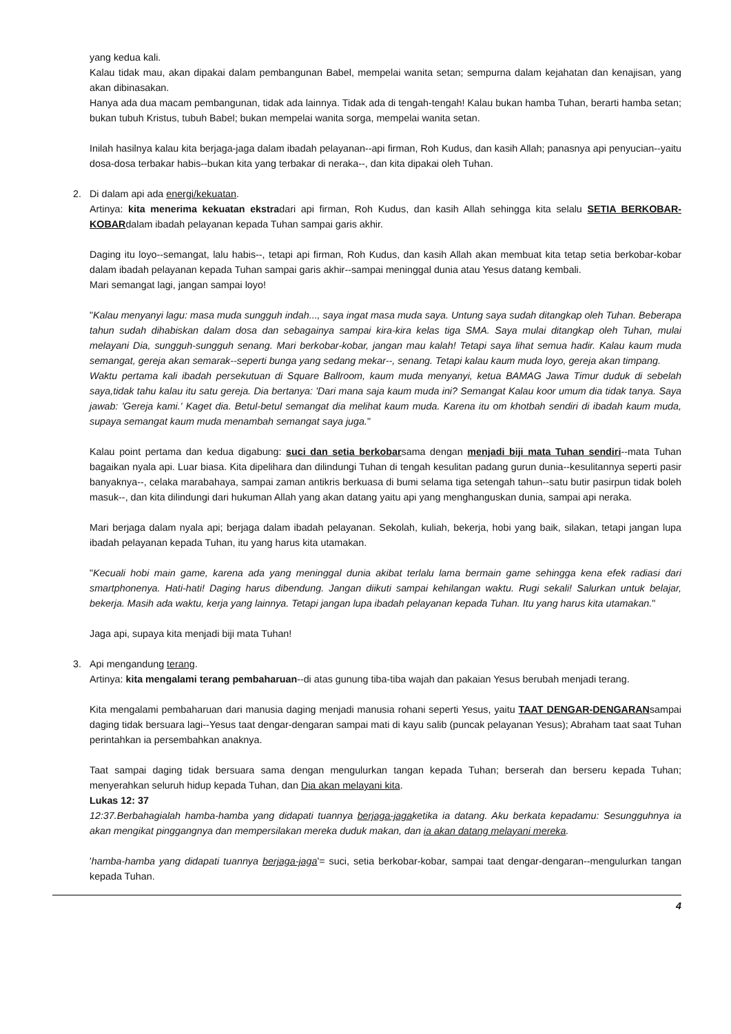yang kedua kali.
Kalau tidak mau, akan dipakai dalam pembangunan Babel, mempelai wanita setan; sempurna dalam kejahatan dan kenajisan, yang akan dibinasakan.
Hanya ada dua macam pembangunan, tidak ada lainnya. Tidak ada di tengah-tengah! Kalau bukan hamba Tuhan, berarti hamba setan; bukan tubuh Kristus, tubuh Babel; bukan mempelai wanita sorga, mempelai wanita setan.
Inilah hasilnya kalau kita berjaga-jaga dalam ibadah pelayanan--api firman, Roh Kudus, dan kasih Allah; panasnya api penyucian--yaitu dosa-dosa terbakar habis--bukan kita yang terbakar di neraka--, dan kita dipakai oleh Tuhan.
2. Di dalam api ada energi/kekuatan.
Artinya: kita menerima kekuatan ekstradari api firman, Roh Kudus, dan kasih Allah sehingga kita selalu SETIA BERKOBAR-KOBARdalam ibadah pelayanan kepada Tuhan sampai garis akhir.
Daging itu loyo--semangat, lalu habis--, tetapi api firman, Roh Kudus, dan kasih Allah akan membuat kita tetap setia berkobar-kobar dalam ibadah pelayanan kepada Tuhan sampai garis akhir--sampai meninggal dunia atau Yesus datang kembali.
Mari semangat lagi, jangan sampai loyo!
"Kalau menyanyi lagu: masa muda sungguh indah..., saya ingat masa muda saya. Untung saya sudah ditangkap oleh Tuhan. Beberapa tahun sudah dihabiskan dalam dosa dan sebagainya sampai kira-kira kelas tiga SMA. Saya mulai ditangkap oleh Tuhan, mulai melayani Dia, sungguh-sungguh senang. Mari berkobar-kobar, jangan mau kalah! Tetapi saya lihat semua hadir. Kalau kaum muda semangat, gereja akan semarak--seperti bunga yang sedang mekar--, senang. Tetapi kalau kaum muda loyo, gereja akan timpang.
Waktu pertama kali ibadah persekutuan di Square Ballroom, kaum muda menyanyi, ketua BAMAG Jawa Timur duduk di sebelah saya,tidak tahu kalau itu satu gereja. Dia bertanya: 'Dari mana saja kaum muda ini? Semangat Kalau koor umum dia tidak tanya. Saya jawab: 'Gereja kami.' Kaget dia. Betul-betul semangat dia melihat kaum muda. Karena itu om khotbah sendiri di ibadah kaum muda, supaya semangat kaum muda menambah semangat saya juga."
Kalau point pertama dan kedua digabung: suci dan setia berkobarsama dengan menjadi biji mata Tuhan sendiri--mata Tuhan bagaikan nyala api. Luar biasa. Kita dipelihara dan dilindungi Tuhan di tengah kesulitan padang gurun dunia--kesulitannya seperti pasir banyaknya--, celaka marabahaya, sampai zaman antikris berkuasa di bumi selama tiga setengah tahun--satu butir pasirpun tidak boleh masuk--, dan kita dilindungi dari hukuman Allah yang akan datang yaitu api yang menghanguskan dunia, sampai api neraka.
Mari berjaga dalam nyala api; berjaga dalam ibadah pelayanan. Sekolah, kuliah, bekerja, hobi yang baik, silakan, tetapi jangan lupa ibadah pelayanan kepada Tuhan, itu yang harus kita utamakan.
"Kecuali hobi main game, karena ada yang meninggal dunia akibat terlalu lama bermain game sehingga kena efek radiasi dari smartphonenya. Hati-hati! Daging harus dibendung. Jangan diikuti sampai kehilangan waktu. Rugi sekali! Salurkan untuk belajar, bekerja. Masih ada waktu, kerja yang lainnya. Tetapi jangan lupa ibadah pelayanan kepada Tuhan. Itu yang harus kita utamakan."
Jaga api, supaya kita menjadi biji mata Tuhan!
3. Api mengandung terang.
Artinya: kita mengalami terang pembaharuan--di atas gunung tiba-tiba wajah dan pakaian Yesus berubah menjadi terang.
Kita mengalami pembaharuan dari manusia daging menjadi manusia rohani seperti Yesus, yaitu TAAT DENGAR-DENGARANsampai daging tidak bersuara lagi--Yesus taat dengar-dengaran sampai mati di kayu salib (puncak pelayanan Yesus); Abraham taat saat Tuhan perintahkan ia persembahkan anaknya.
Taat sampai daging tidak bersuara sama dengan mengulurkan tangan kepada Tuhan; berserah dan berseru kepada Tuhan; menyerahkan seluruh hidup kepada Tuhan, dan Dia akan melayani kita.
Lukas 12: 37
12:37.Berbahagialah hamba-hamba yang didapati tuannya berjaga-jagaketika ia datang. Aku berkata kepadamu: Sesungguhnya ia akan mengikat pinggangnya dan mempersilakan mereka duduk makan, dan ia akan datang melayani mereka.
'hamba-hamba yang didapati tuannya berjaga-jaga'= suci, setia berkobar-kobar, sampai taat dengar-dengaran--mengulurkan tangan kepada Tuhan.
4